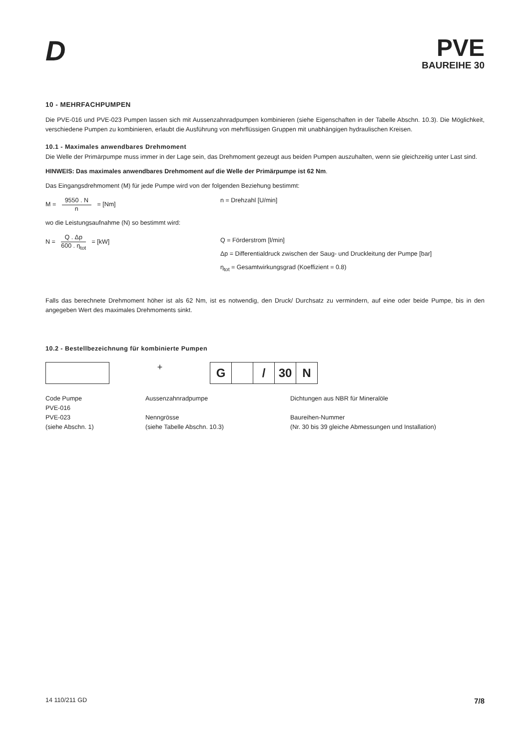D
PVE
BAUREIHE 30
10 - MEHRFACHPUMPEN
Die PVE-016 und PVE-023 Pumpen lassen sich mit Aussenzahnradpumpen kombinieren (siehe Eigenschaften in der Tabelle Abschn. 10.3). Die Möglichkeit, verschiedene Pumpen zu kombinieren, erlaubt die Ausführung von mehrflüssigen Gruppen mit unabhängigen hydraulischen Kreisen.
10.1 - Maximales anwendbares Drehmoment
Die Welle der Primärpumpe muss immer in der Lage sein, das Drehmoment gezeugt aus beiden Pumpen auszuhalten, wenn sie gleichzeitig unter Last sind.
HINWEIS: Das maximales anwendbares Drehmoment auf die Welle der Primärpumpe ist 62 Nm.
Das Eingangsdrehmoment (M) für jede Pumpe wird von der folgenden Beziehung bestimmt:
M = 9550 . N n = [Nm] n = Drehzahl [U/min]
wo die Leistungsaufnahme (N) so bestimmt wird:
N = Q . Δp 600 . η<sub>tot</sub> = [kW]
Q = Förderstrom [l/min]
Δp = Differentialdruck zwischen der Saug- und Druckleitung der Pumpe [bar]
η<sub>tot</sub> = Gesamtwirkungsgrad (Koeffizient = 0.8)
Falls das berechnete Drehmoment höher ist als 62 Nm, ist es notwendig, den Druck/ Durchsatz zu vermindern, auf eine oder beide Pumpe, bis in den angegeben Wert des maximales Drehmoments sinkt.
10.2 - Bestellbezeichnung für kombinierte Pumpen
+
G / 30 N
Code Pumpe
PVE-016
PVE-023
(siehe Abschn. 1)
Aussenzahnradpumpe
Nenngrösse
(siehe Tabelle Abschn. 10.3)
Dichtungen aus NBR für Mineralöle
Baureihen-Nummer
(Nr. 30 bis 39 gleiche Abmessungen und Installation)
14 110/211 GD 7/8